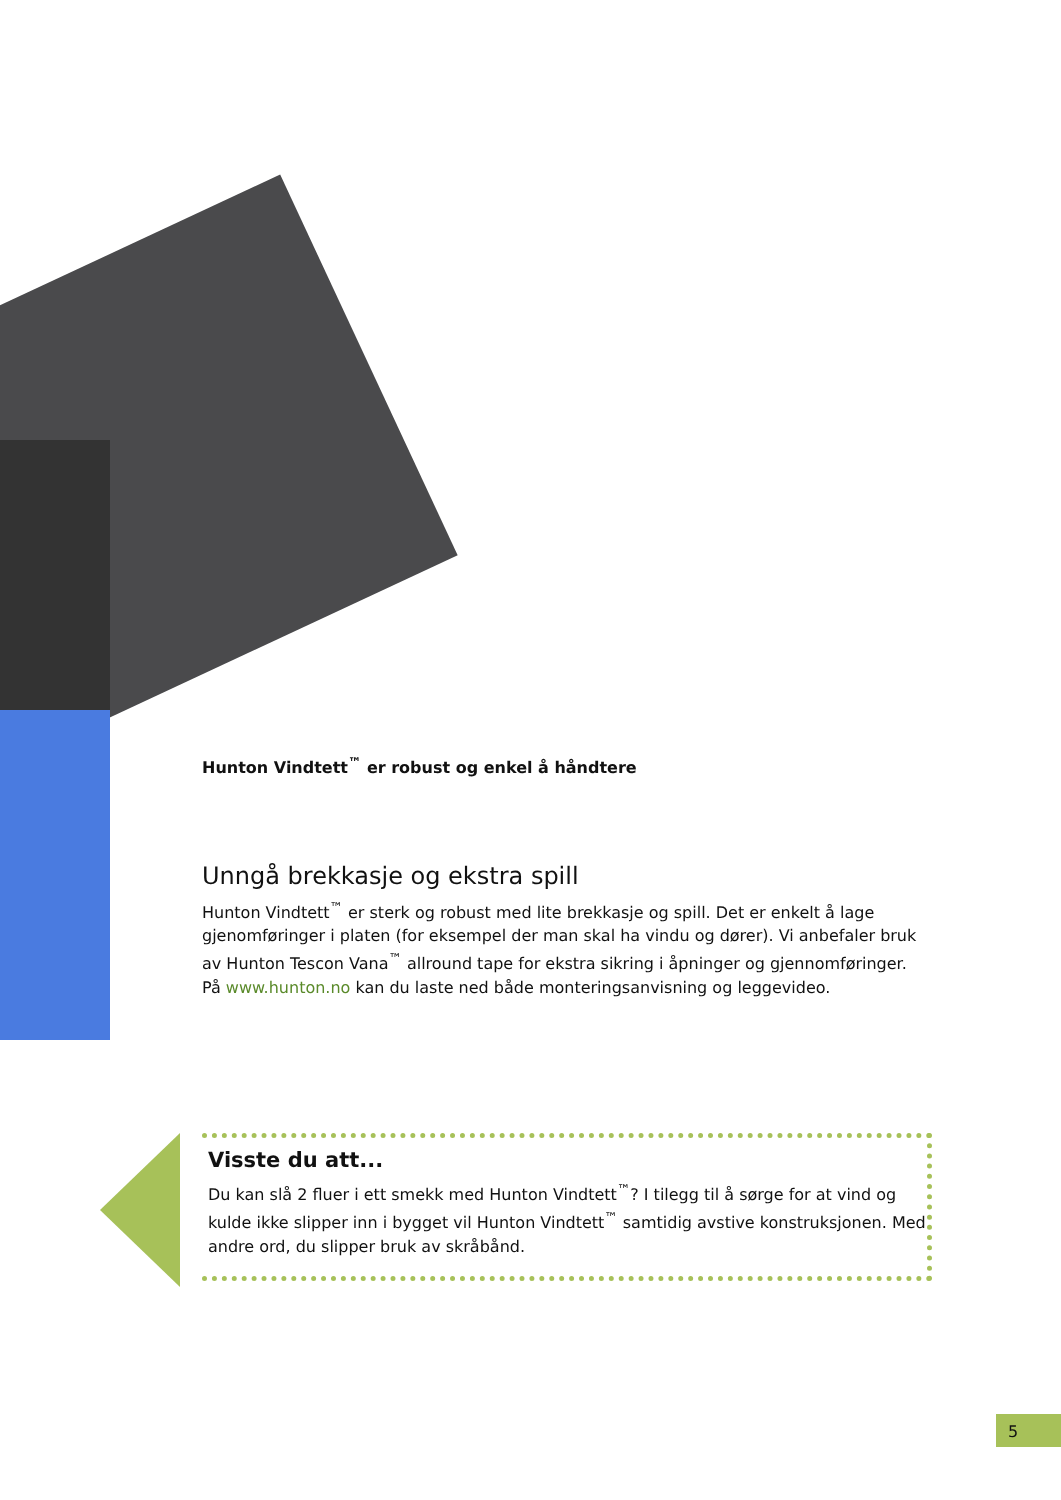Hunton Vindtett<sup>™</sup> er robust og enkel å håndtere
Unngå brekkasje og ekstra spill
Hunton Vindtett<sup>™</sup> er sterk og robust med lite brekkasje og spill. Det er enkelt å lage gjenomføringer i platen (for eksempel der man skal ha vindu og dører). Vi anbefaler bruk av Hunton Tescon Vana<sup>™</sup> allround tape for ekstra sikring i åpninger og gjennomføringer. På www.hunton.no kan du laste ned både monteringsanvisning og leggevideo.
Visste du att...
Du kan slå 2 fluer i ett smekk med Hunton Vindtett<sup>™</sup>? I tilegg til å sørge for at vind og kulde ikke slipper inn i bygget vil Hunton Vindtett<sup>™</sup> samtidig avstive konstruksjonen. Med andre ord, du slipper bruk av skråbånd.
5